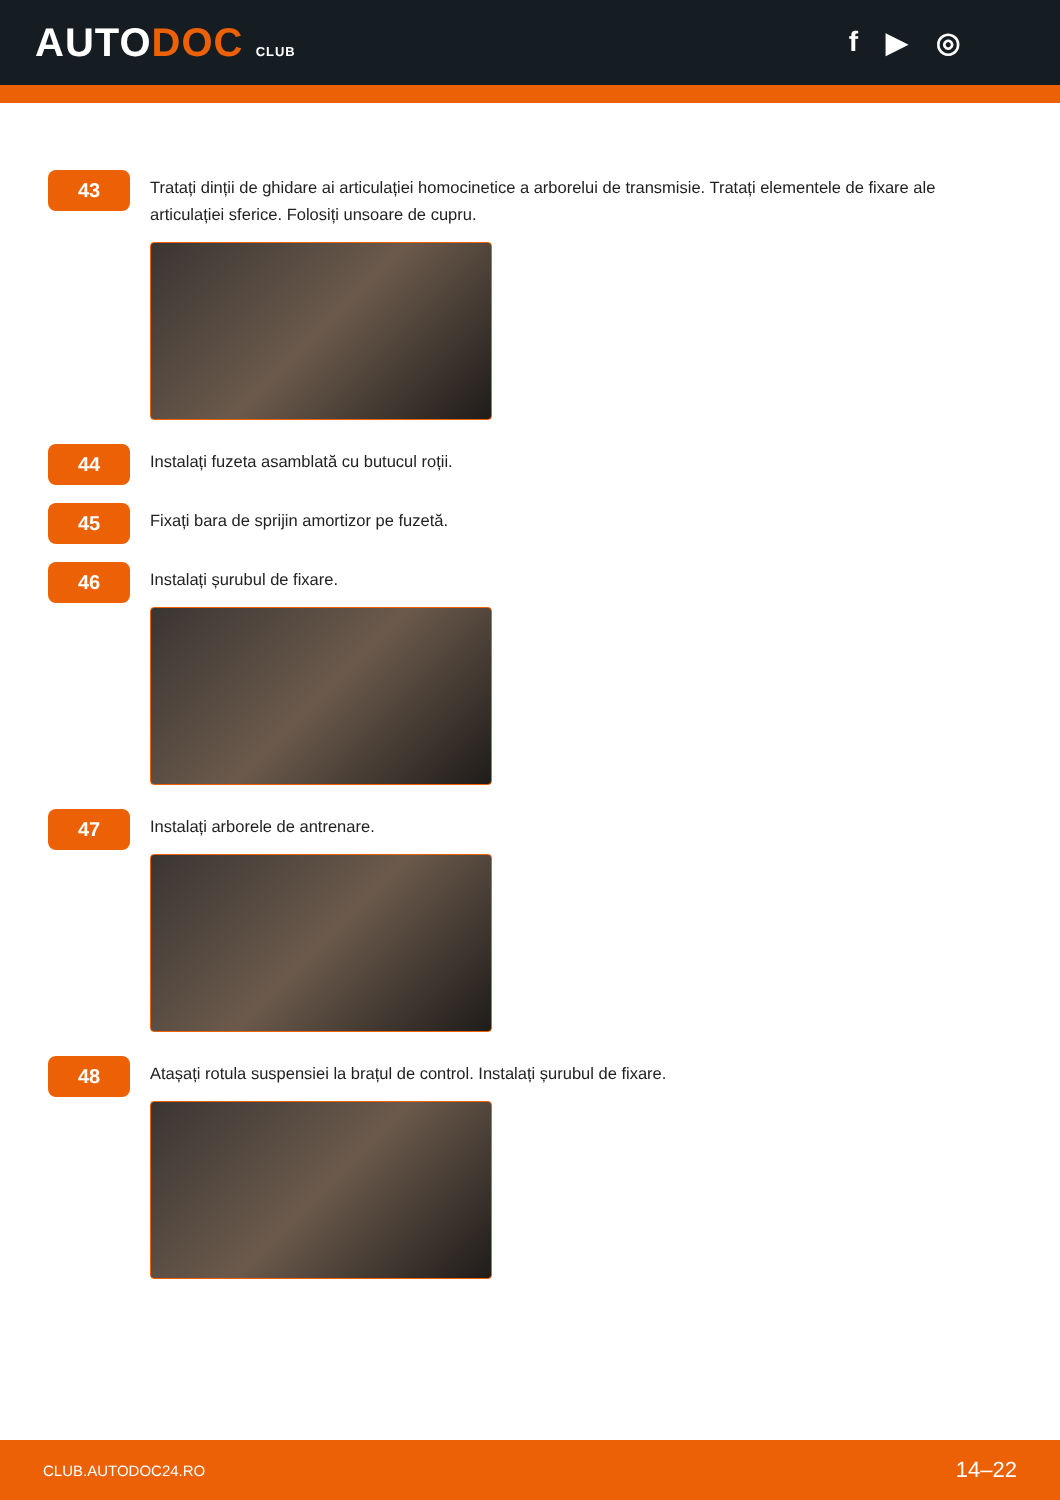AUTODOC CLUB
f ▶ ◎
43
Tratați dinții de ghidare ai articulației homocinetice a arborelui de transmisie. Tratați elementele de fixare ale articulației sferice. Folosiți unsoare de cupru.
44
Instalați fuzeta asamblată cu butucul roții.
45
Fixați bara de sprijin amortizor pe fuzetă.
46
Instalați șurubul de fixare.
47
Instalați arborele de antrenare.
48
Atașați rotula suspensiei la brațul de control. Instalați șurubul de fixare.
CLUB.AUTODOC24.RO 14–22